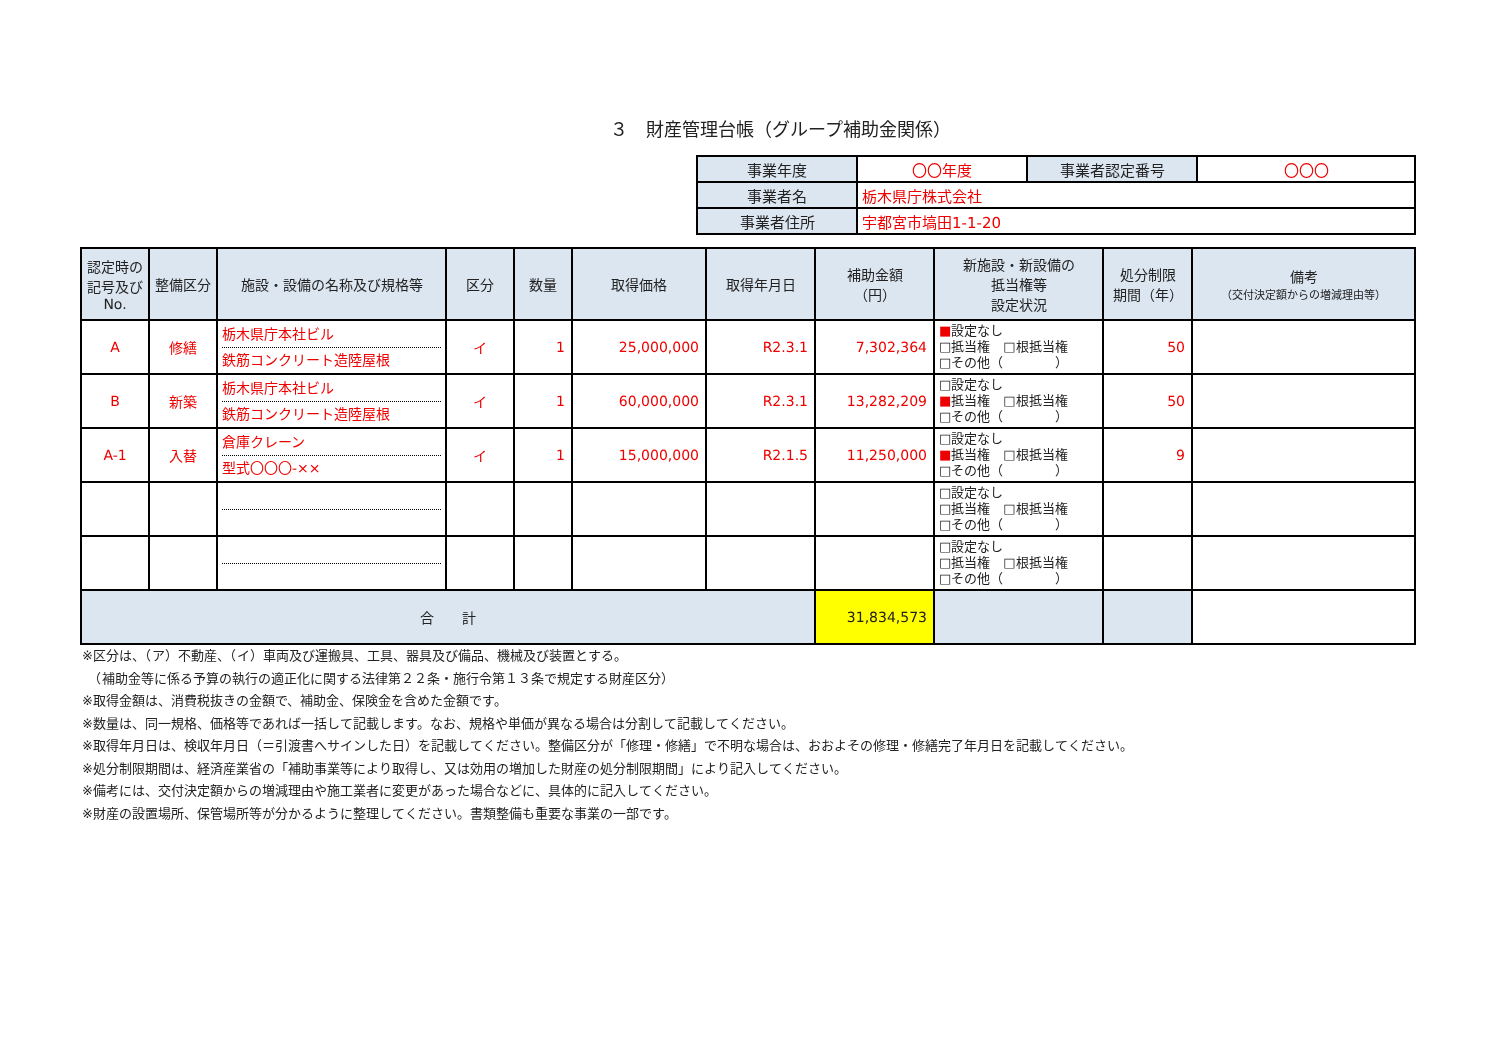３　財産管理台帳（グループ補助金関係）
| 事業年度 | 〇〇年度 | 事業者認定番号 | 〇〇〇 |
| 事業者名 | 栃木県庁株式会社 | | |
| 事業者住所 | 宇都宮市塙田1-1-20 | | |
| 認定時の記号及びNo. | 整備区分 | 施設・設備の名称及び規格等 | 区分 | 数量 | 取得価格 | 取得年月日 | 補助金額 （円） | 新施設・新設備の 抵当権等 設定状況 | 処分制限 期間（年） | 備考 （交付決定額からの増減理由等） |
| --- | --- | --- | --- | --- | --- | --- | --- | --- | --- | --- |
| A | 修繕 | 栃木県庁本社ビル 鉄筋コンクリート造陸屋根 | イ | 1 | 25,000,000 | R2.3.1 | 7,302,364 | ■ 設定なし □抵当権 □根抵当権 □その他（ ） | 50 | |
| B | 新築 | 栃木県庁本社ビル 鉄筋コンクリート造陸屋根 | イ | 1 | 60,000,000 | R2.3.1 | 13,282,209 | □設定なし ■ 抵当権 □根抵当権 □その他（ ） | 50 | |
| A-1 | 入替 | 倉庫クレーン 型式〇〇〇-×× | イ | 1 | 15,000,000 | R2.1.5 | 11,250,000 | □設定なし ■ 抵当権 □根抵当権 □その他（ ） | 9 | |
| | | | | | | | | □設定なし □抵当権 □根抵当権 □その他（ ） | | |
| | | | | | | | | □設定なし □抵当権 □根抵当権 □その他（ ） | | |
| 合 計 | | | | | | | 31,834,573 | | | |
※区分は、（ア）不動産、（イ）車両及び運搬具、工具、器具及び備品、機械及び装置とする。
　（補助金等に係る予算の執行の適正化に関する法律第２２条・施行令第１３条で規定する財産区分）
※取得金額は、消費税抜きの金額で、補助金、保険金を含めた金額です。
※数量は、同一規格、価格等であれば一括して記載します。なお、規格や単価が異なる場合は分割して記載してください。
※取得年月日は、検収年月日（＝引渡書へサインした日）を記載してください。整備区分が「修理・修繕」で不明な場合は、おおよその修理・修繕完了年月日を記載してください。
※処分制限期間は、経済産業省の「補助事業等により取得し、又は効用の増加した財産の処分制限期間」により記入してください。
※備考には、交付決定額からの増減理由や施工業者に変更があった場合などに、具体的に記入してください。
※財産の設置場所、保管場所等が分かるように整理してください。書類整備も重要な事業の一部です。